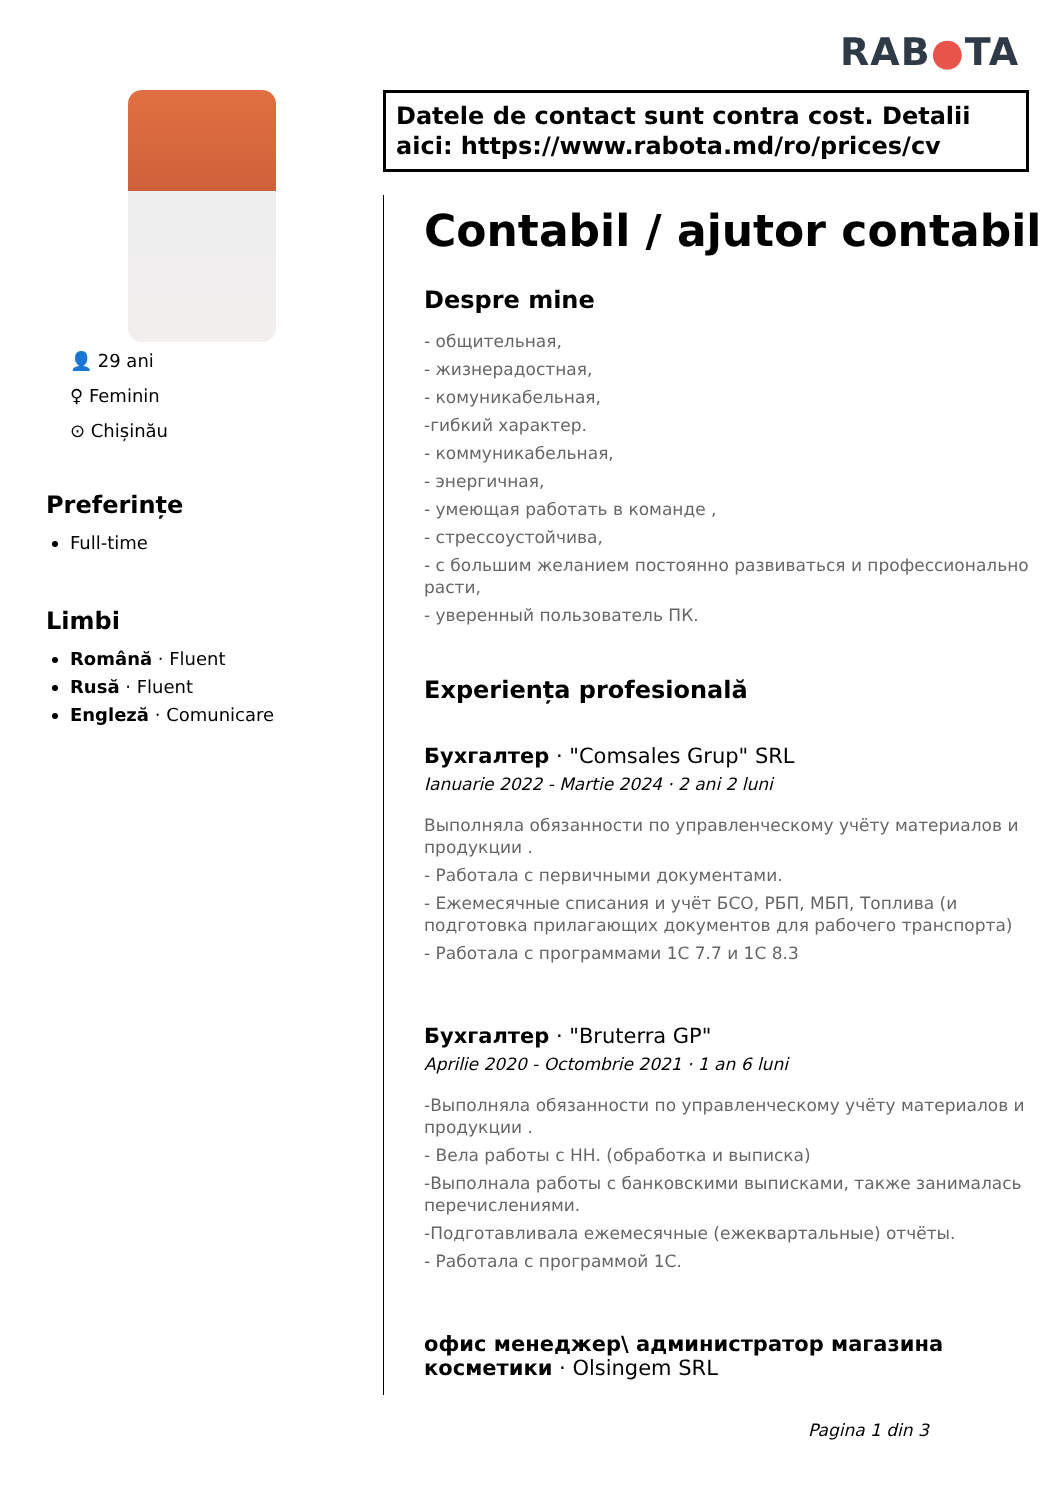RAB●TA
👤 29 ani
♀ Feminin
⊙ Chișinău
Preferințe
Full-time
Limbi
Română · Fluent
Rusă · Fluent
Engleză · Comunicare
Datele de contact sunt contra cost. Detalii aici: https://www.rabota.md/ro/prices/cv
Contabil / ajutor contabil
Despre mine
- общительная,
- жизнерадостная,
- комуникабельная,
-гибкий характер.
- коммуникабельная,
- энергичная,
- умеющая работать в команде ,
- стрессоустойчива,
- с большим желанием постоянно развиваться и профессионально расти,
- уверенный пользователь ПК.
Experiența profesională
Бухгалтер · "Comsales Grup" SRL
Ianuarie 2022 - Martie 2024 · 2 ani 2 luni
Выполняла обязанности по управленческому учёту материалов и продукции .
- Работала с первичными документами.
- Ежемесячные списания и учёт БСО, РБП, МБП, Топлива (и подготовка прилагающих документов для рабочего транспорта)
- Работала с программами 1С 7.7 и 1С 8.3
Бухгалтер · "Bruterra GP"
Aprilie 2020 - Octombrie 2021 · 1 an 6 luni
-Выполняла обязанности по управленческому учёту материалов и продукции .
- Вела работы с НН. (обработка и выписка)
-Выполнала работы с банковскими выписками, также занималась перечислениями.
-Подготавливала ежемесячные (ежеквартальные) отчёты.
- Работала с программой 1С.
офис менеджер\ администратор магазина косметики · Olsingem SRL
Pagina 1 din 3